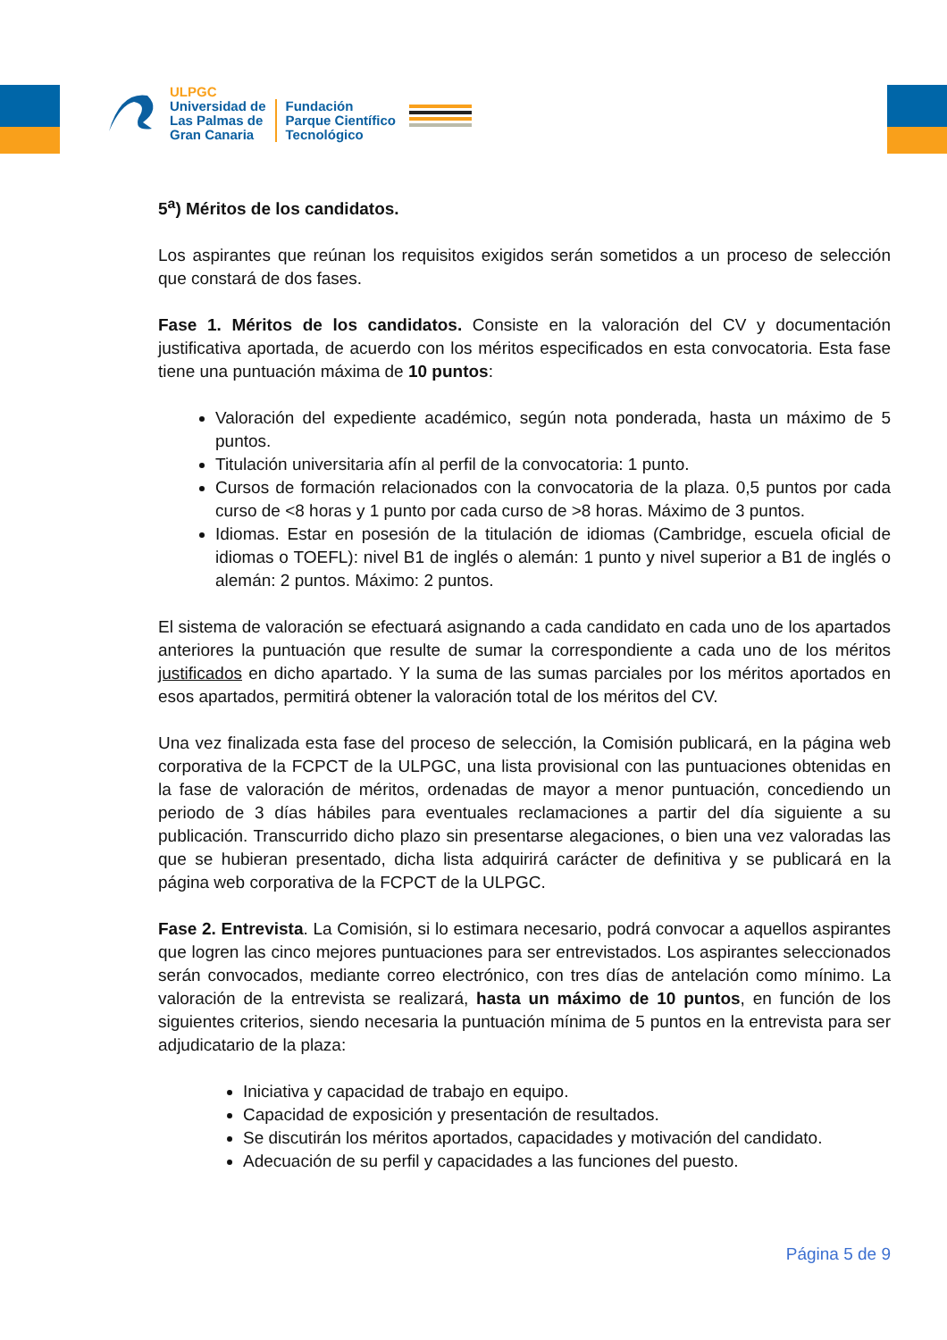ULPGC
Universidad de
Las Palmas de
Gran Canaria
Fundación
Parque Científico
Tecnológico
5<sup>a</sup>) Méritos de los candidatos.
Los aspirantes que reúnan los requisitos exigidos serán sometidos a un proceso de selección que constará de dos fases.
Fase 1. Méritos de los candidatos. Consiste en la valoración del CV y documentación justificativa aportada, de acuerdo con los méritos especificados en esta convocatoria. Esta fase tiene una puntuación máxima de 10 puntos:
Valoración del expediente académico, según nota ponderada, hasta un máximo de 5 puntos.
Titulación universitaria afín al perfil de la convocatoria: 1 punto.
Cursos de formación relacionados con la convocatoria de la plaza. 0,5 puntos por cada curso de <8 horas y 1 punto por cada curso de >8 horas. Máximo de 3 puntos.
Idiomas. Estar en posesión de la titulación de idiomas (Cambridge, escuela oficial de idiomas o TOEFL): nivel B1 de inglés o alemán: 1 punto y nivel superior a B1 de inglés o alemán: 2 puntos. Máximo: 2 puntos.
El sistema de valoración se efectuará asignando a cada candidato en cada uno de los apartados anteriores la puntuación que resulte de sumar la correspondiente a cada uno de los méritos justificados en dicho apartado. Y la suma de las sumas parciales por los méritos aportados en esos apartados, permitirá obtener la valoración total de los méritos del CV.
Una vez finalizada esta fase del proceso de selección, la Comisión publicará, en la página web corporativa de la FCPCT de la ULPGC, una lista provisional con las puntuaciones obtenidas en la fase de valoración de méritos, ordenadas de mayor a menor puntuación, concediendo un periodo de 3 días hábiles para eventuales reclamaciones a partir del día siguiente a su publicación. Transcurrido dicho plazo sin presentarse alegaciones, o bien una vez valoradas las que se hubieran presentado, dicha lista adquirirá carácter de definitiva y se publicará en la página web corporativa de la FCPCT de la ULPGC.
Fase 2. Entrevista. La Comisión, si lo estimara necesario, podrá convocar a aquellos aspirantes que logren las cinco mejores puntuaciones para ser entrevistados. Los aspirantes seleccionados serán convocados, mediante correo electrónico, con tres días de antelación como mínimo. La valoración de la entrevista se realizará, hasta un máximo de 10 puntos, en función de los siguientes criterios, siendo necesaria la puntuación mínima de 5 puntos en la entrevista para ser adjudicatario de la plaza:
Iniciativa y capacidad de trabajo en equipo.
Capacidad de exposición y presentación de resultados.
Se discutirán los méritos aportados, capacidades y motivación del candidato.
Adecuación de su perfil y capacidades a las funciones del puesto.
Página 5 de 9